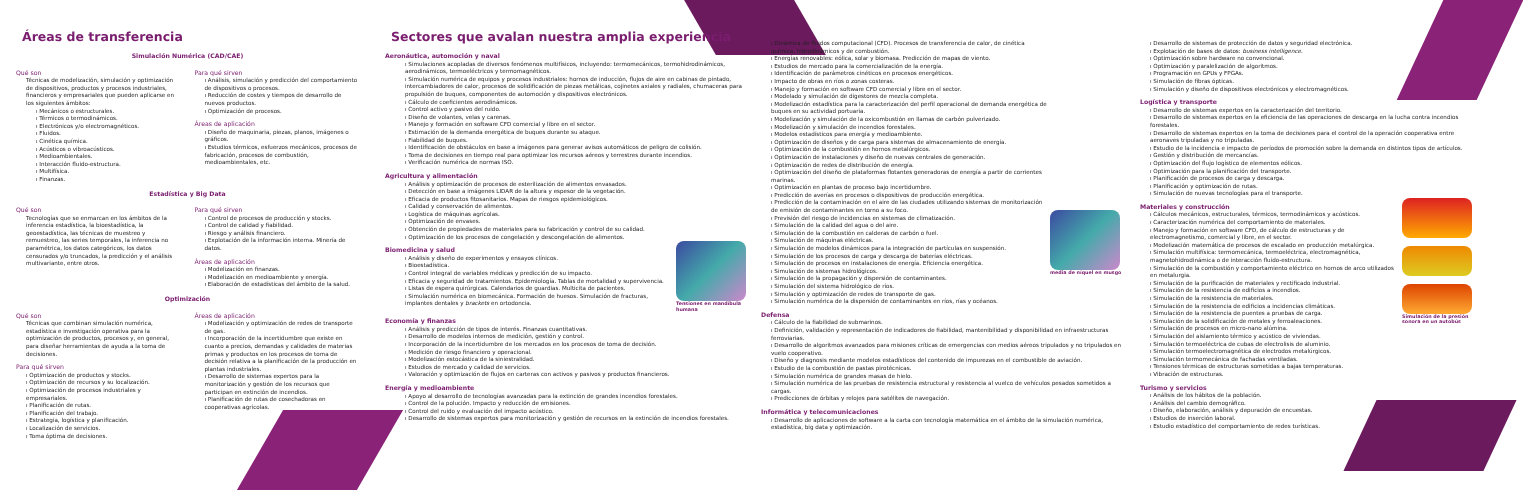Áreas de transferencia
Simulación Numérica (CAD/CAE)
Qué son
Técnicas de modelización, simulación y optimización de dispositivos, productos y procesos industriales, financieros y empresariales que pueden aplicarse en los siguientes ámbitos:
ı Mecánicos o estructurales.
ı Térmicos o termodinámicos.
ı Electrónicos y/o electromagnéticos.
ı Fluidos.
ı Cinética química.
ı Acústicos o vibroacústicos.
ı Medioambientales.
ı Interacción fluido-estructura.
ı Multifísica.
ı Finanzas.
Para qué sirven
ı Análisis, simulación y predicción del comportamiento de dispositivos o procesos.
ı Reducción de costes y tiempos de desarrollo de nuevos productos.
ı Optimización de procesos.
Áreas de aplicación
ı Diseño de maquinaria, piezas, planos, imágenes o gráficos.
ı Estudios térmicos, esfuerzos mecánicos, procesos de fabricación, procesos de combustión, medioambientales, etc.
Estadística y Big Data
Qué son
Tecnologías que se enmarcan en los ámbitos de la inferencia estadística, la bioestadística, la geoestadística, las técnicas de muestreo y remuestreo, las series temporales, la inferencia no paramétrica, los datos categóricos, los datos censurados y/o truncados, la predicción y el análisis multivariante, entre otros.
Para qué sirven
ı Control de procesos de producción y stocks.
ı Control de calidad y fiabilidad.
ı Riesgo y análisis financiero.
ı Explotación de la información interna. Minería de datos.
Áreas de aplicación
ı Modelización en finanzas.
ı Modelización en medioambiente y energía.
ı Elaboración de estadísticas del ámbito de la salud.
Optimización
Qué son
Técnicas que combinan simulación numérica, estadística e investigación operativa para la optimización de productos, procesos y, en general, para diseñar herramientas de ayuda a la toma de decisiones.
Para qué sirven
ı Optimización de productos y stocks.
ı Optimización de recursos y su localización.
ı Optimización de procesos industriales y empresariales.
ı Planificación de rutas.
ı Planificación del trabajo.
ı Estrategia, logística y planificación.
ı Localización de servicios.
ı Toma óptima de decisiones.
Áreas de aplicación
ı Modelización y optimización de redes de transporte de gas.
ı Incorporación de la incertidumbre que existe en cuanto a precios, demandas y calidades de materias primas y productos en los procesos de toma de decisión relativa a la planificación de la producción en plantas industriales.
ı Desarrollo de sistemas expertos para la monitorización y gestión de los recursos que participan en extinción de incendios.
ı Planificación de rutas de cosechadoras en cooperativas agrícolas.
Sectores que avalan nuestra amplia experiencia
Aeronáutica, automoción y naval
ı Simulaciones acopladas de diversos fenómenos multifísicos, incluyendo: termomecánicos, termohidrodinámicos, aerodinámicos, termoeléctricos y termomagnéticos.
ı Simulación numérica de equipos y procesos industriales: hornos de inducción, flujos de aire en cabinas de pintado, intercambiadores de calor, procesos de solidificación de piezas metálicas, cojinetes axiales y radiales, chumaceras para propulsión de buques, componentes de automoción y dispositivos electrónicos.
ı Cálculo de coeficientes aerodinámicos.
ı Control activo y pasivo del ruido.
ı Diseño de volantes, velas y carenas.
ı Manejo y formación en software CFD comercial y libre en el sector.
ı Estimación de la demanda energética de buques durante su ataque.
ı Fiabilidad de buques.
ı Identificación de obstáculos en base a imágenes para generar avisos automáticos de peligro de colisión.
ı Toma de decisiones en tiempo real para optimizar los recursos aéreos y terrestres durante incendios.
ı Verificación numérica de normas ISO.
Agricultura y alimentación
ı Análisis y optimización de procesos de esterilización de alimentos envasados.
ı Detección en base a imágenes LIDAR de la altura y espesor de la vegetación.
ı Eficacia de productos fitosanitarios. Mapas de riesgos epidemiológicos.
ı Calidad y conservación de alimentos.
ı Logística de máquinas agrícolas.
ı Optimización de envases.
ı Obtención de propiedades de materiales para su fabricación y control de su calidad.
ı Optimización de los procesos de congelación y descongelación de alimentos.
Biomedicina y salud
ı Análisis y diseño de experimentos y ensayos clínicos.
ı Bioestadística.
ı Control integral de variables médicas y predicción de su impacto.
ı Eficacia y seguridad de tratamientos. Epidemiología. Tablas de mortalidad y supervivencia.
ı Listas de espera quirúrgicas. Calendarios de guardias. Multicita de pacientes.
ı Simulación numérica en biomecánica. Formación de huesos. Simulación de fracturas, implantes dentales y brackets en ortodoncia.
Tensiones en mandíbula humana
Economía y finanzas
ı Análisis y predicción de tipos de interés. Finanzas cuantitativas.
ı Desarrollo de modelos internos de medición, gestión y control.
ı Incorporación de la incertidumbre de los mercados en los procesos de toma de decisión.
ı Medición de riesgo financiero y operacional.
ı Modelización estocástica de la siniestralidad.
ı Estudios de mercado y calidad de servicios.
ı Valoración y optimización de flujos en carteras con activos y pasivos y productos financieros.
Energía y medioambiente
ı Apoyo al desarrollo de tecnologías avanzadas para la extinción de grandes incendios forestales.
ı Control de la polución. Impacto y reducción de emisiones.
ı Control del ruido y evaluación del impacto acústico.
ı Desarrollo de sistemas expertos para monitorización y gestión de recursos en la extinción de incendios forestales.
ı Dinámica de fluidos computacional (CFD). Procesos de transferencia de calor, de cinética química, hidrodinámicos y de combustión.
ı Energías renovables: eólica, solar y biomasa. Predicción de mapas de viento.
ı Estudios de mercado para la comercialización de la energía.
ı Identificación de parámetros cinéticos en procesos energéticos.
ı Impacto de obras en ríos o zonas costeras.
ı Manejo y formación en software CFD comercial y libre en el sector.
ı Modelado y simulación de digestores de mezcla completa.
ı Modelización estadística para la caracterización del perfil operacional de demanda energética de buques en su actividad portuaria.
ı Modelización y simulación de la oxicombustión en llamas de carbón pulverizado.
ı Modelización y simulación de incendios forestales.
ı Modelos estadísticos para energía y medioambiente.
ı Optimización de diseños y de carga para sistemas de almacenamiento de energía.
ı Optimización de la combustión en hornos metalúrgicos.
ı Optimización de instalaciones y diseño de nuevas centrales de generación.
ı Optimización de redes de distribución de energía.
ı Optimización del diseño de plataformas flotantes generadoras de energía a partir de corrientes marinas.
ı Optimización en plantas de proceso bajo incertidumbre.
ı Predicción de averías en procesos o dispositivos de producción energética.
ı Predicción de la contaminación en el aire de las ciudades utilizando sistemas de monitorización de emisión de contaminantes en torno a su foco.
ı Previsión del riesgo de incidencias en sistemas de climatización.
ı Simulación de la calidad del agua o del aire.
ı Simulación de la combustión en calderas de carbón o fuel.
ı Simulación de máquinas eléctricas.
ı Simulación de modelos dinámicos para la integración de partículas en suspensión.
ı Simulación de los procesos de carga y descarga de baterías eléctricas.
ı Simulación de procesos en instalaciones de energía. Eficiencia energética.
ı Simulación de sistemas hidrológicos.
ı Simulación de la propagación y dispersión de contaminantes.
ı Simulación del sistema hidrológico de ríos.
ı Simulación y optimización de redes de transporte de gas.
ı Simulación numérica de la dispersión de contaminantes en ríos, rías y océanos.
media de níquel en musgo
Defensa
ı Cálculo de la fiabilidad de submarinos.
ı Definición, validación y representación de indicadores de fiabilidad, mantenibilidad y disponibilidad en infraestructuras ferroviarias.
ı Desarrollo de algoritmos avanzados para misiones críticas de emergencias con medios aéreos tripulados y no tripulados en vuelo cooperativo.
ı Diseño y diagnosis mediante modelos estadísticos del contenido de impurezas en el combustible de aviación.
ı Estudio de la combustión de pastas pirotécnicas.
ı Simulación numérica de grandes masas de hielo.
ı Simulación numérica de las pruebas de resistencia estructural y resistencia al vuelco de vehículos pesados sometidos a cargas.
ı Predicciones de órbitas y relojes para satélites de navegación.
Informática y telecomunicaciones
ı Desarrollo de aplicaciones de software a la carta con tecnología matemática en el ámbito de la simulación numérica, estadística, big data y optimización.
ı Desarrollo de sistemas de protección de datos y seguridad electrónica.
ı Explotación de bases de datos: business intelligence.
ı Optimización sobre hardware no convencional.
ı Optimización y paralelización de algoritmos.
ı Programación en GPUs y FPGAs.
ı Simulación de fibras ópticas.
ı Simulación y diseño de dispositivos electrónicos y electromagnéticos.
Logística y transporte
ı Desarrollo de sistemas expertos en la caracterización del territorio.
ı Desarrollo de sistemas expertos en la eficiencia de las operaciones de descarga en la lucha contra incendios forestales.
ı Desarrollo de sistemas expertos en la toma de decisiones para el control de la operación cooperativa entre aeronaves tripuladas y no tripuladas.
ı Estudio de la incidencia e impacto de períodos de promoción sobre la demanda en distintos tipos de artículos.
ı Gestión y distribución de mercancías.
ı Optimización del flujo logístico de elementos eólicos.
ı Optimización para la planificación del transporte.
ı Planificación de procesos de carga y descarga.
ı Planificación y optimización de rutas.
ı Simulación de nuevas tecnologías para el transporte.
Materiales y construcción
ı Cálculos mecánicos, estructurales, térmicos, termodinámicos y acústicos.
ı Caracterización numérica del comportamiento de materiales.
ı Manejo y formación en software CFD, de cálculo de estructuras y de electromagnetismo, comercial y libre, en el sector.
ı Modelización matemática de procesos de escalado en producción metalúrgica.
ı Simulación multifísica: termomecánica, termoeléctrica, electromagnética, magnetohidrodinámica o de interacción fluido-estructura.
ı Simulación de la combustión y comportamiento eléctrico en hornos de arco utilizados en metalurgia.
ı Simulación de la purificación de materiales y rectificado industrial.
ı Simulación de la resistencia de edificios a incendios.
ı Simulación de la resistencia de materiales.
ı Simulación de la resistencia de edificios a incidencias climáticas.
ı Simulación de la resistencia de puentes a pruebas de carga.
ı Simulación de la solidificación de metales y ferroaleaciones.
ı Simulación de procesos en micro-nano alúmina.
ı Simulación del aislamiento térmico y acústico de viviendas.
ı Simulación termoeléctrica de cubas de electrolisis de aluminio.
ı Simulación termoelectromagnética de electrodos metalúrgicos.
ı Simulación termomecánica de fachadas ventiladas.
ı Tensiones térmicas de estructuras sometidas a bajas temperaturas.
ı Vibración de estructuras.
Simulación de la presión sonora en un autobús
Turismo y servicios
ı Análisis de los hábitos de la población.
ı Análisis del cambio demográfico.
ı Diseño, elaboración, análisis y depuración de encuestas.
ı Estudios de inserción laboral.
ı Estudio estadístico del comportamiento de redes turísticas.